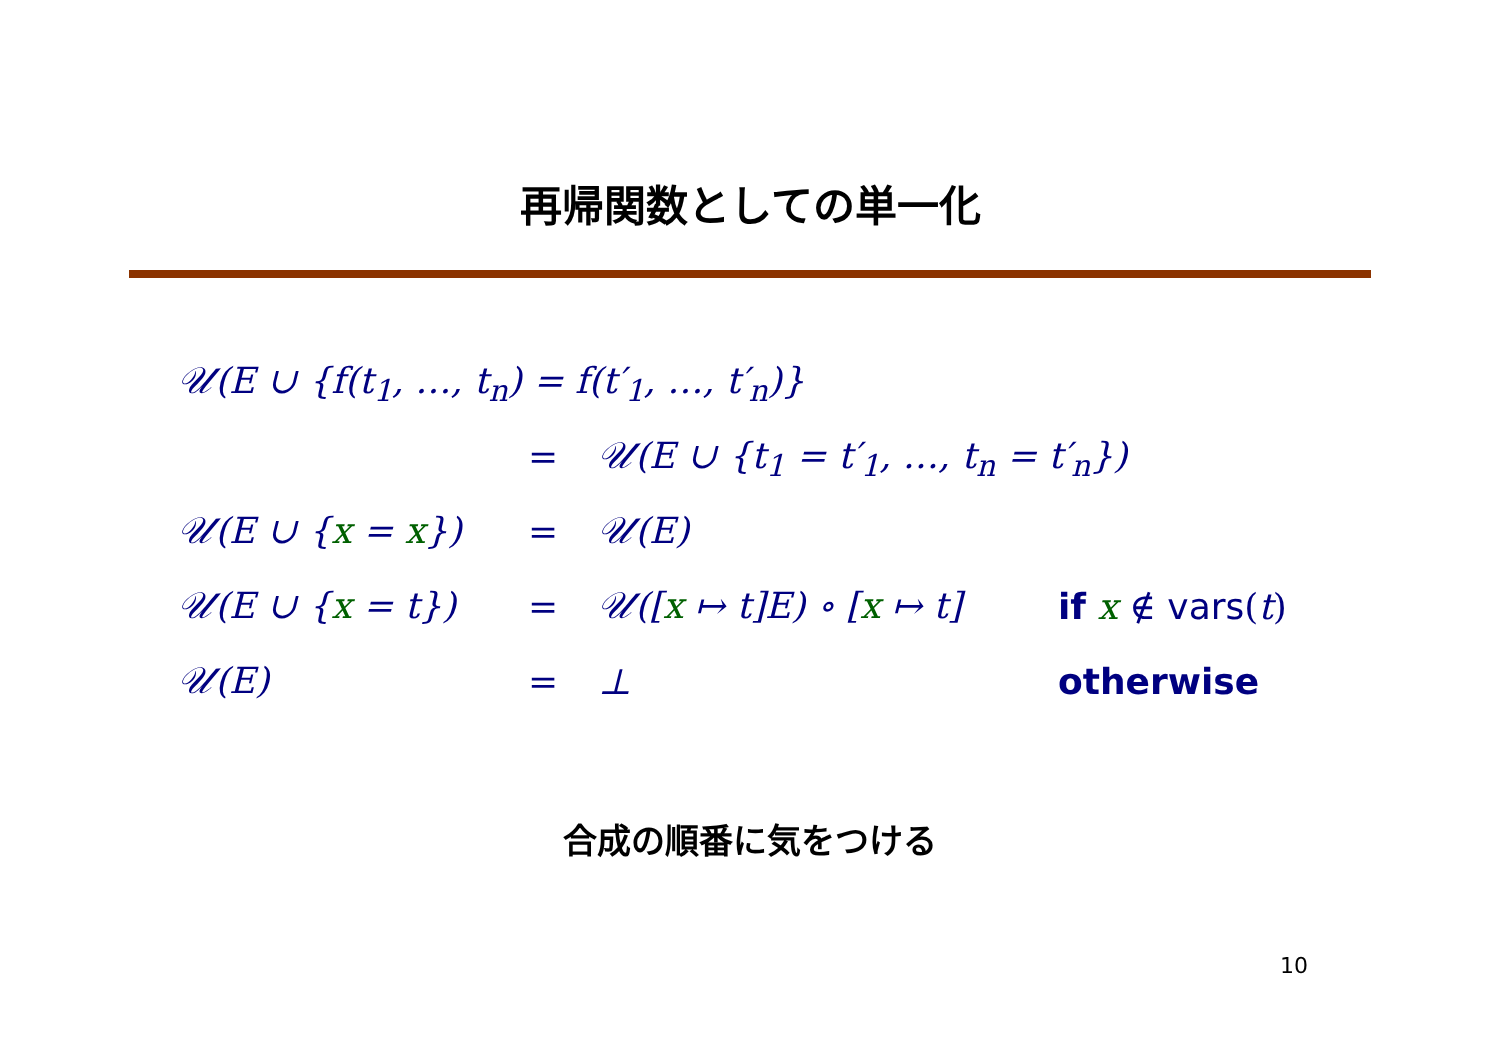再帰関数としての単一化
𝒰(E ∪ {f(t<sub>1</sub>, …, t<sub>n</sub>) = f(t′<sub>1</sub>, …, t′<sub>n</sub>)}
= 𝒰(E ∪ {t<sub>1</sub> = t′<sub>1</sub>, …, t<sub>n</sub> = t′<sub>n</sub>})
𝒰(E ∪ {x = x}) = 𝒰(E)
𝒰(E ∪ {x = t}) = 𝒰([x ↦ t]E) ∘ [x ↦ t] if x ∉ vars(t)
𝒰(E) = ⊥ otherwise
合成の順番に気をつける
10